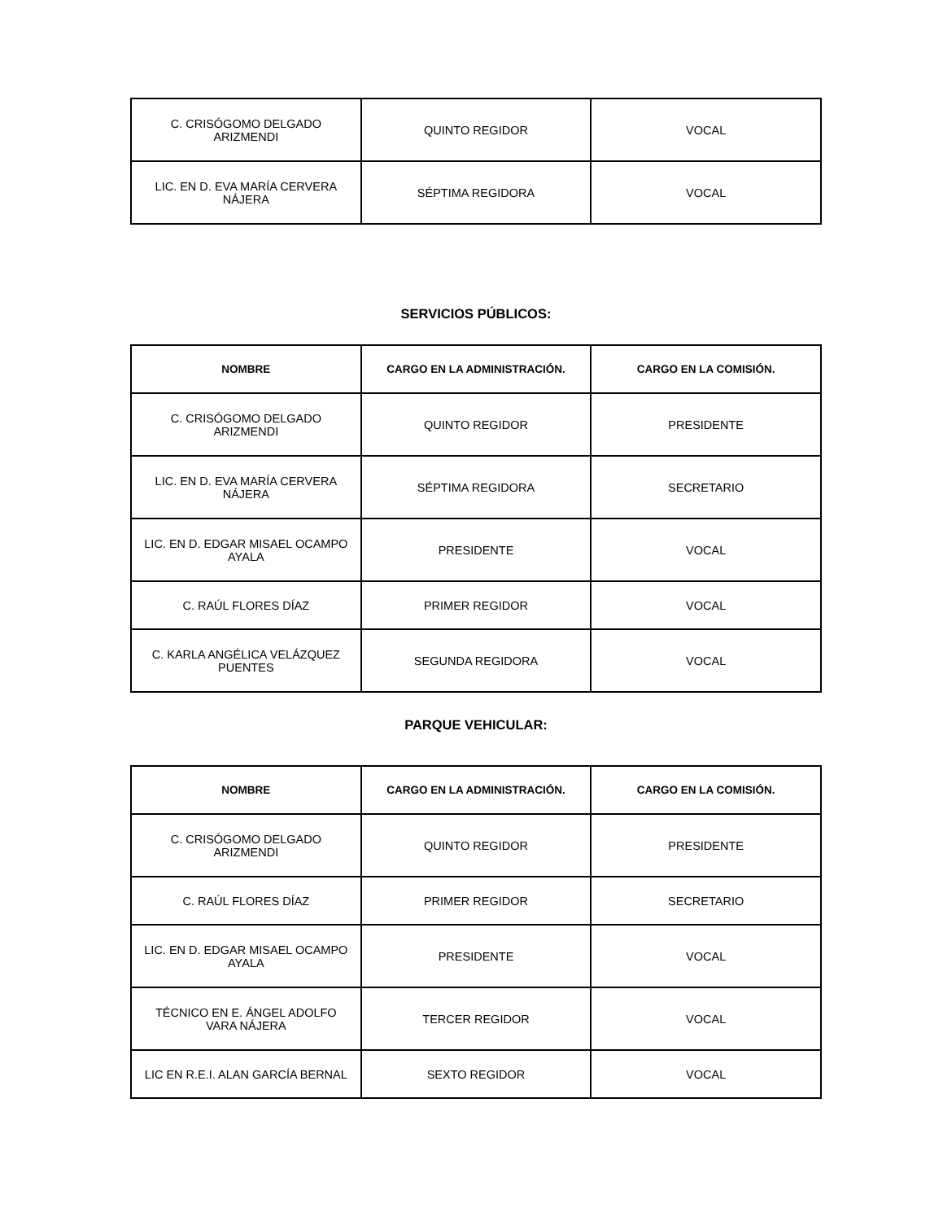| C. CRISÓGOMO DELGADO ARIZMENDI | QUINTO REGIDOR | VOCAL |
| LIC. EN D. EVA MARÍA CERVERA NÁJERA | SÉPTIMA REGIDORA | VOCAL |
SERVICIOS PÚBLICOS:
| NOMBRE | CARGO EN LA ADMINISTRACIÓN. | CARGO EN LA COMISIÓN. |
| --- | --- | --- |
| C. CRISÓGOMO DELGADO ARIZMENDI | QUINTO REGIDOR | PRESIDENTE |
| LIC. EN D. EVA MARÍA CERVERA NÁJERA | SÉPTIMA REGIDORA | SECRETARIO |
| LIC. EN D. EDGAR MISAEL OCAMPO AYALA | PRESIDENTE | VOCAL |
| C. RAÚL FLORES DÍAZ | PRIMER REGIDOR | VOCAL |
| C. KARLA ANGÉLICA VELÁZQUEZ PUENTES | SEGUNDA REGIDORA | VOCAL |
PARQUE VEHICULAR:
| NOMBRE | CARGO EN LA ADMINISTRACIÓN. | CARGO EN LA COMISIÓN. |
| --- | --- | --- |
| C. CRISÓGOMO DELGADO ARIZMENDI | QUINTO REGIDOR | PRESIDENTE |
| C. RAÚL FLORES DÍAZ | PRIMER REGIDOR | SECRETARIO |
| LIC. EN D. EDGAR MISAEL OCAMPO AYALA | PRESIDENTE | VOCAL |
| TÉCNICO EN E. ÁNGEL ADOLFO VARA NÁJERA | TERCER REGIDOR | VOCAL |
| LIC EN R.E.I. ALAN GARCÍA BERNAL | SEXTO REGIDOR | VOCAL |